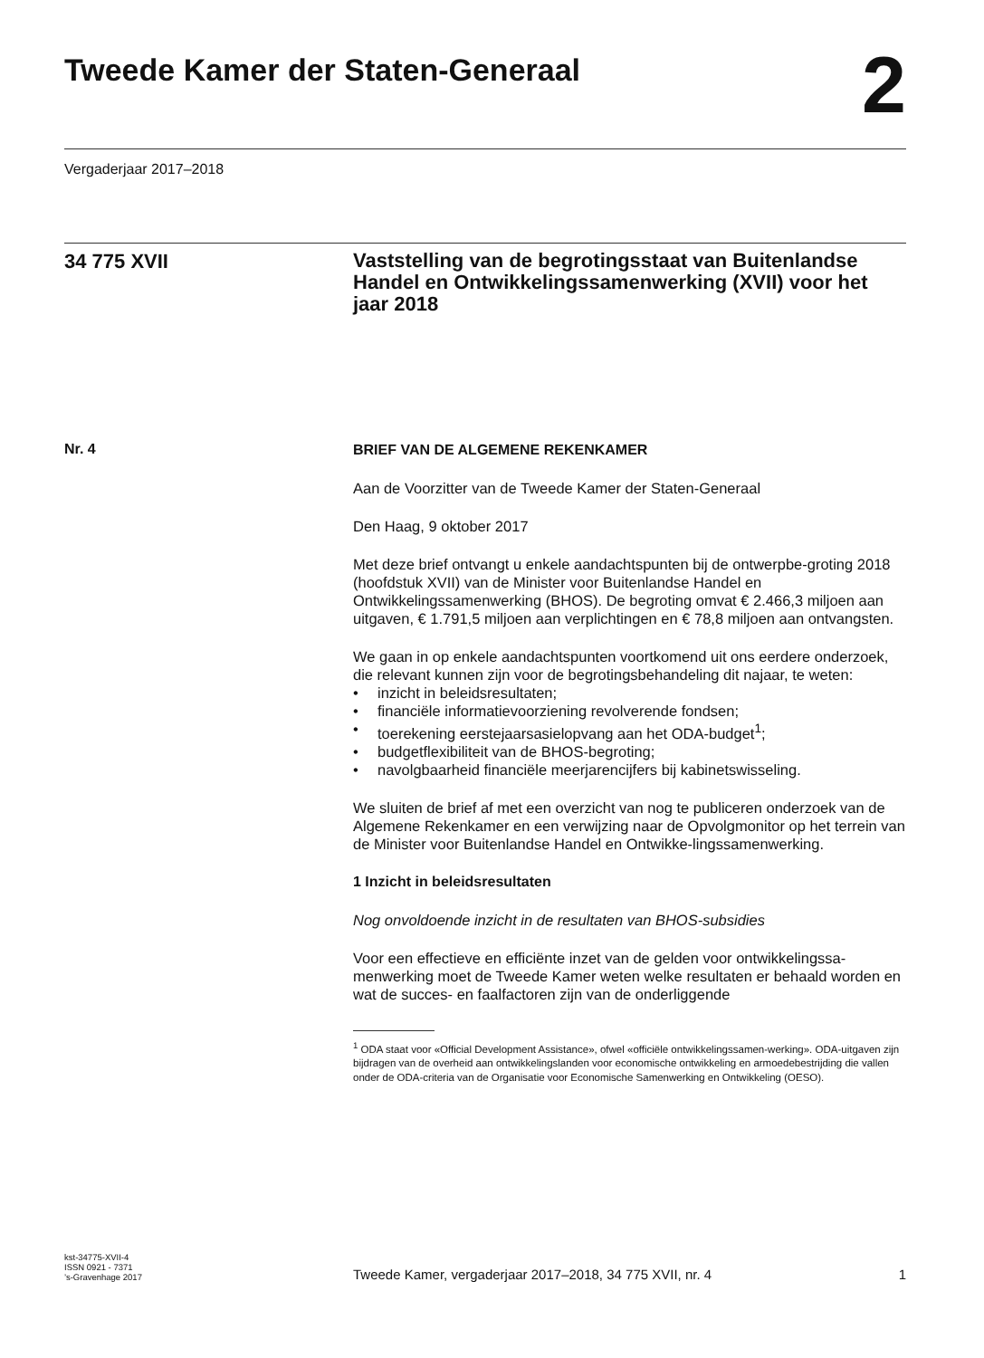Tweede Kamer der Staten-Generaal
2
Vergaderjaar 2017–2018
34 775 XVII
Vaststelling van de begrotingsstaat van Buitenlandse Handel en Ontwikkelingssamenwerking (XVII) voor het jaar 2018
Nr. 4
BRIEF VAN DE ALGEMENE REKENKAMER
Aan de Voorzitter van de Tweede Kamer der Staten-Generaal
Den Haag, 9 oktober 2017
Met deze brief ontvangt u enkele aandachtspunten bij de ontwerpbe-groting 2018 (hoofdstuk XVII) van de Minister voor Buitenlandse Handel en Ontwikkelingssamenwerking (BHOS). De begroting omvat € 2.466,3 miljoen aan uitgaven, € 1.791,5 miljoen aan verplichtingen en € 78,8 miljoen aan ontvangsten.
We gaan in op enkele aandachtspunten voortkomend uit ons eerdere onderzoek, die relevant kunnen zijn voor de begrotingsbehandeling dit najaar, te weten:
• inzicht in beleidsresultaten;
• financiële informatievoorziening revolverende fondsen;
• toerekening eerstejaarsasielopvang aan het ODA-budget<sup>1</sup>;
• budgetflexibiliteit van de BHOS-begroting;
• navolgbaarheid financiële meerjarencijfers bij kabinetswisseling.
We sluiten de brief af met een overzicht van nog te publiceren onderzoek van de Algemene Rekenkamer en een verwijzing naar de Opvolgmonitor op het terrein van de Minister voor Buitenlandse Handel en Ontwikke-lingssamenwerking.
1 Inzicht in beleidsresultaten
Nog onvoldoende inzicht in de resultaten van BHOS-subsidies
Voor een effectieve en efficiënte inzet van de gelden voor ontwikkelingssa-menwerking moet de Tweede Kamer weten welke resultaten er behaald worden en wat de succes- en faalfactoren zijn van de onderliggende
<sup>1</sup> ODA staat voor «Official Development Assistance», ofwel «officiële ontwikkelingssamen-werking». ODA-uitgaven zijn bijdragen van de overheid aan ontwikkelingslanden voor economische ontwikkeling en armoedebestrijding die vallen onder de ODA-criteria van de Organisatie voor Economische Samenwerking en Ontwikkeling (OESO).
kst-34775-XVII-4
ISSN 0921 - 7371
’s-Gravenhage 2017
Tweede Kamer, vergaderjaar 2017–2018, 34 775 XVII, nr. 4
1